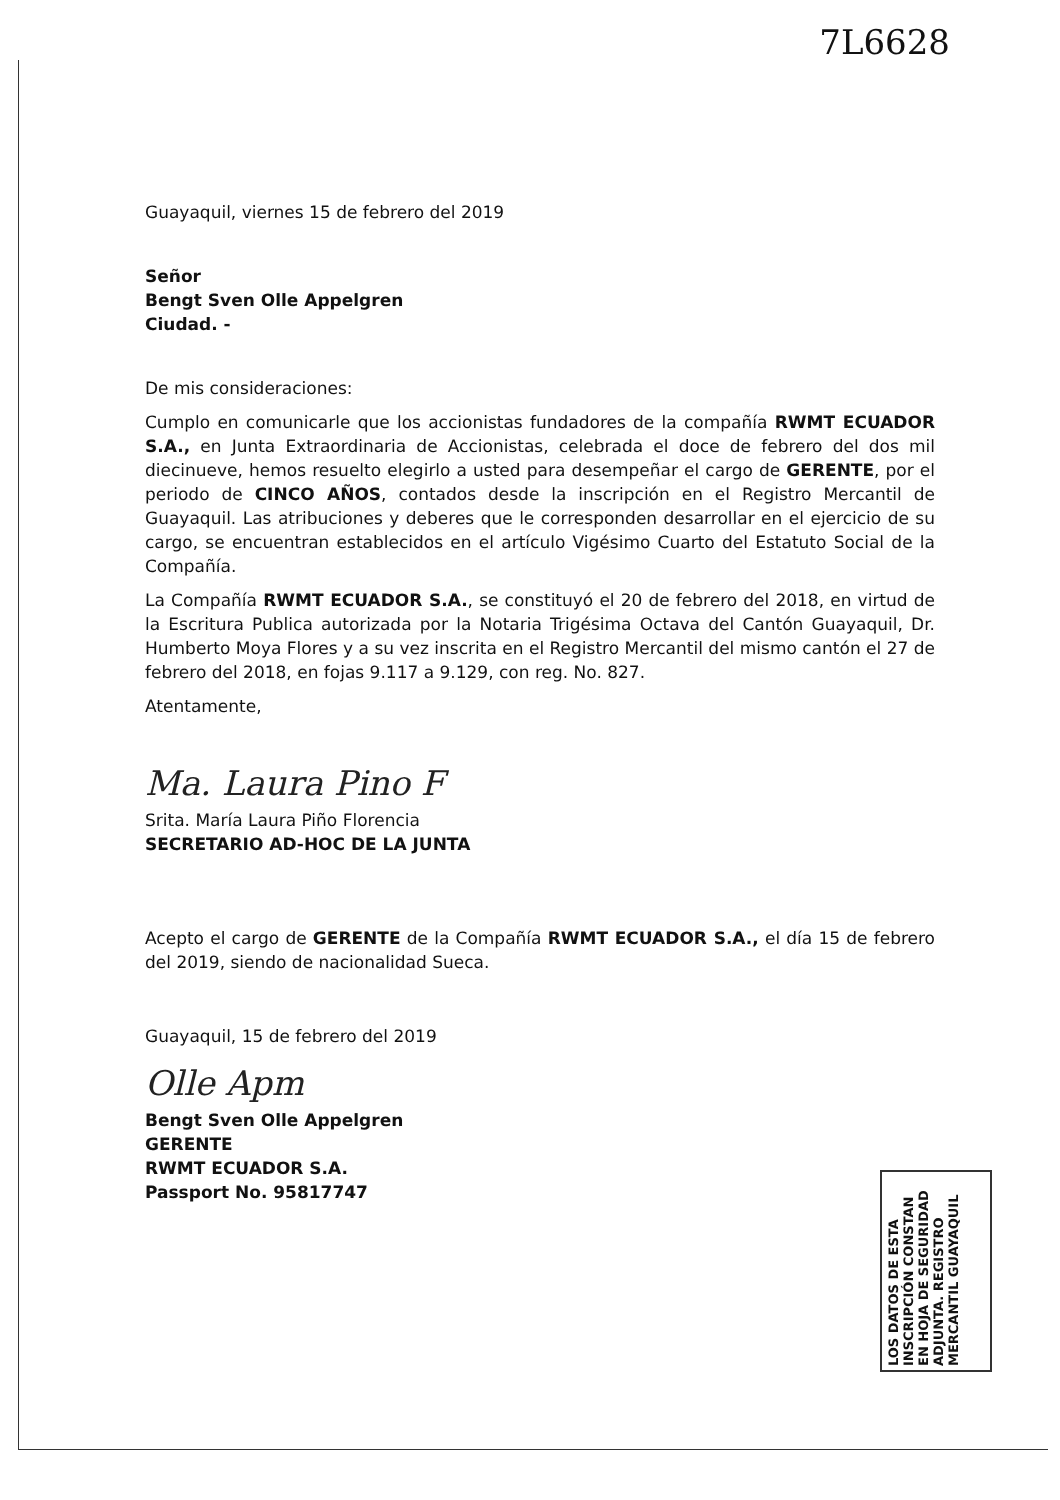7L6628
Guayaquil, viernes 15 de febrero del 2019
Señor
Bengt Sven Olle Appelgren
Ciudad. -
De mis consideraciones:
Cumplo en comunicarle que los accionistas fundadores de la compañía RWMT ECUADOR S.A., en Junta Extraordinaria de Accionistas, celebrada el doce de febrero del dos mil diecinueve, hemos resuelto elegirlo a usted para desempeñar el cargo de GERENTE, por el periodo de CINCO AÑOS, contados desde la inscripción en el Registro Mercantil de Guayaquil. Las atribuciones y deberes que le corresponden desarrollar en el ejercicio de su cargo, se encuentran establecidos en el artículo Vigésimo Cuarto del Estatuto Social de la Compañía.
La Compañía RWMT ECUADOR S.A., se constituyó el 20 de febrero del 2018, en virtud de la Escritura Publica autorizada por la Notaria Trigésima Octava del Cantón Guayaquil, Dr. Humberto Moya Flores y a su vez inscrita en el Registro Mercantil del mismo cantón el 27 de febrero del 2018, en fojas 9.117 a 9.129, con reg. No. 827.
Atentamente,
Ma. Laura Pino F
Srita. María Laura Piño Florencia
SECRETARIO AD-HOC DE LA JUNTA
Acepto el cargo de GERENTE de la Compañía RWMT ECUADOR S.A., el día 15 de febrero del 2019, siendo de nacionalidad Sueca.
Guayaquil, 15 de febrero del 2019
Olle Apm
Bengt Sven Olle Appelgren
GERENTE
RWMT ECUADOR S.A.
Passport No. 95817747
LOS DATOS DE ESTA INSCRIPCIÓN CONSTAN EN HOJA DE SEGURIDAD ADJUNTA. REGISTRO MERCANTIL GUAYAQUIL